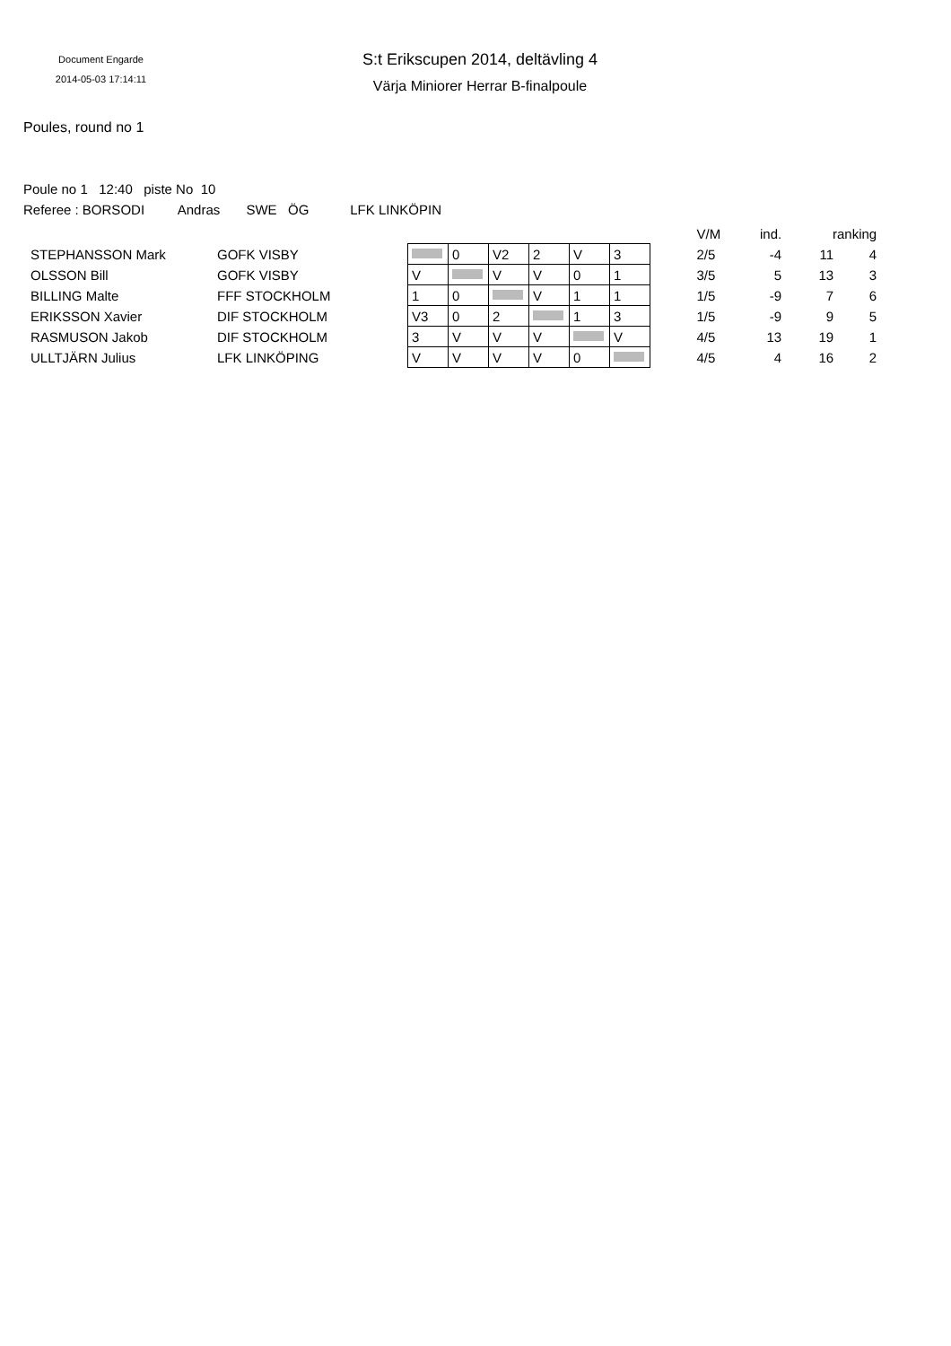Document Engarde
2014-05-03 17:14:11
S:t Erikscupen 2014, deltävling 4
Värja Miniorer Herrar B-finalpoule
Poules, round no 1
Poule no 1 12:40 piste No 10
Referee : BORSODI Andras SWE ÖG LFK LINKÖPIN
| | | | | | | | | | | V/M | ind. | ranking | |
| STEPHANSSON Mark | GOFK VISBY | | | 0 | V2 | 2 | V | 3 | | 2/5 | -4 | 11 | 4 |
| OLSSON Bill | GOFK VISBY | | V | | V | V | 0 | 1 | | 3/5 | 5 | 13 | 3 |
| BILLING Malte | FFF STOCKHOLM | | 1 | 0 | | V | 1 | 1 | | 1/5 | -9 | 7 | 6 |
| ERIKSSON Xavier | DIF STOCKHOLM | | V3 | 0 | 2 | | 1 | 3 | | 1/5 | -9 | 9 | 5 |
| RASMUSON Jakob | DIF STOCKHOLM | | 3 | V | V | V | | V | | 4/5 | 13 | 19 | 1 |
| ULLTJÄRN Julius | LFK LINKÖPING | | V | V | V | V | 0 | | | 4/5 | 4 | 16 | 2 |